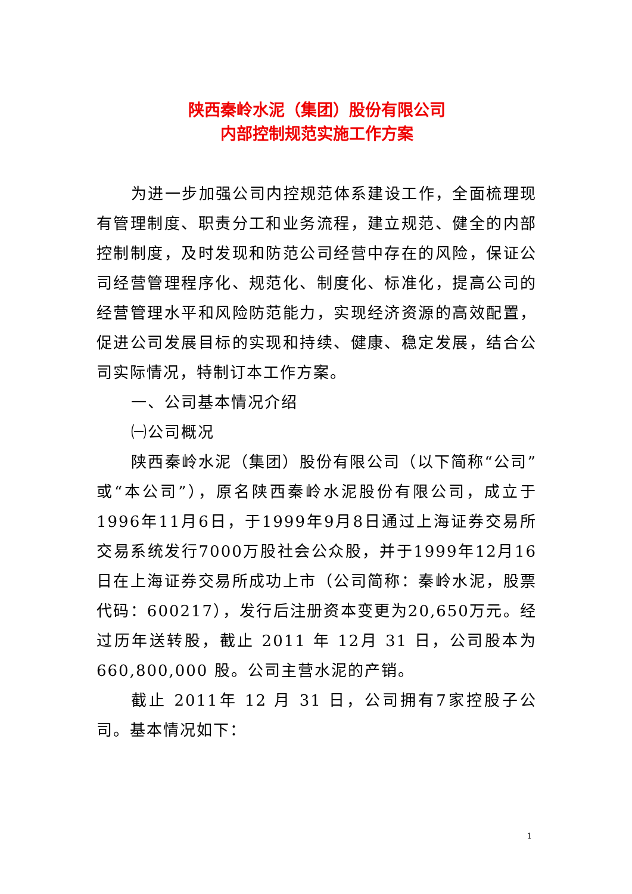陕西秦岭水泥（集团）股份有限公司
内部控制规范实施工作方案
为进一步加强公司内控规范体系建设工作，全面梳理现有管理制度、职责分工和业务流程，建立规范、健全的内部控制制度，及时发现和防范公司经营中存在的风险，保证公司经营管理程序化、规范化、制度化、标准化，提高公司的经营管理水平和风险防范能力，实现经济资源的高效配置，促进公司发展目标的实现和持续、健康、稳定发展，结合公司实际情况，特制订本工作方案。
一、公司基本情况介绍
㈠公司概况
陕西秦岭水泥（集团）股份有限公司（以下简称“公司”或“本公司”），原名陕西秦岭水泥股份有限公司，成立于1996年11月6日，于1999年9月8日通过上海证券交易所交易系统发行7000万股社会公众股，并于1999年12月16日在上海证券交易所成功上市（公司简称：秦岭水泥，股票代码：600217），发行后注册资本变更为20,650万元。经过历年送转股，截止 2011 年 12月 31 日，公司股本为660,800,000 股。公司主营水泥的产销。
截止 2011年 12 月 31 日，公司拥有7家控股子公司。基本情况如下：
1